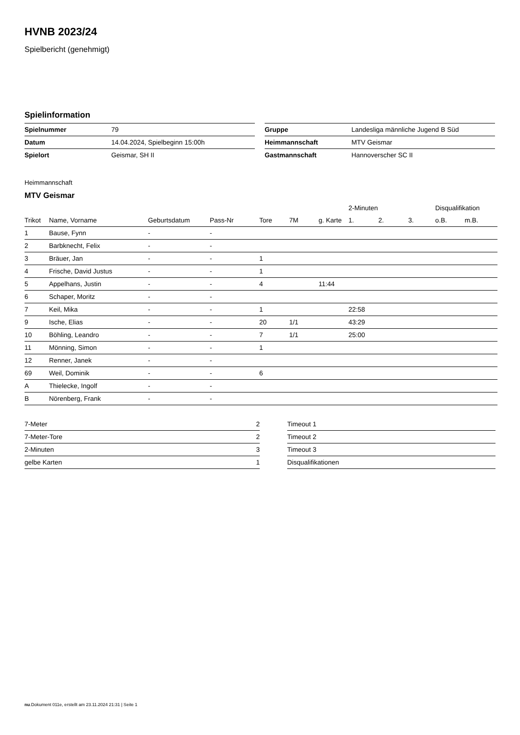HVNB 2023/24
Spielbericht (genehmigt)
Spielinformation
| Spielnummer | 79 |
| Datum | 14.04.2024, Spielbeginn 15:00h |
| Spielort | Geismar, SH II |
| Gruppe | Landesliga männliche Jugend B Süd |
| Heimmannschaft | MTV Geismar |
| Gastmannschaft | Hannoverscher SC II |
Heimmannschaft
MTV Geismar
| | | | | | | | 2-Minuten | | | Disqualifikation | |
| --- | --- | --- | --- | --- | --- | --- | --- | --- | --- | --- | --- |
| Trikot | Name, Vorname | Geburtsdatum | Pass-Nr | Tore | 7M | g. Karte | 1. | 2. | 3. | o.B. | m.B. |
| 1 | Bause, Fynn | - | - | | | | | | | | |
| 2 | Barbknecht, Felix | - | - | | | | | | | | |
| 3 | Bräuer, Jan | - | - | 1 | | | | | | | |
| 4 | Frische, David Justus | - | - | 1 | | | | | | | |
| 5 | Appelhans, Justin | - | - | 4 | | 11:44 | | | | | |
| 6 | Schaper, Moritz | - | - | | | | | | | | |
| 7 | Keil, Mika | - | - | 1 | | | 22:58 | | | | |
| 9 | Ische, Elias | - | - | 20 | 1/1 | | 43:29 | | | | |
| 10 | Böhling, Leandro | - | - | 7 | 1/1 | | 25:00 | | | | |
| 11 | Mönning, Simon | - | - | 1 | | | | | | | |
| 12 | Renner, Janek | - | - | | | | | | | | |
| 69 | Weil, Dominik | - | - | 6 | | | | | | | |
| A | Thielecke, Ingolf | - | - | | | | | | | | |
| B | Nörenberg, Frank | - | - | | | | | | | | |
| 7-Meter | 2 |
| 7-Meter-Tore | 2 |
| 2-Minuten | 3 |
| gelbe Karten | 1 |
| Timeout 1 |
| Timeout 2 |
| Timeout 3 |
| Disqualifikationen |
nu.Dokument 011e, erstellt am 23.11.2024 21:31 | Seite 1